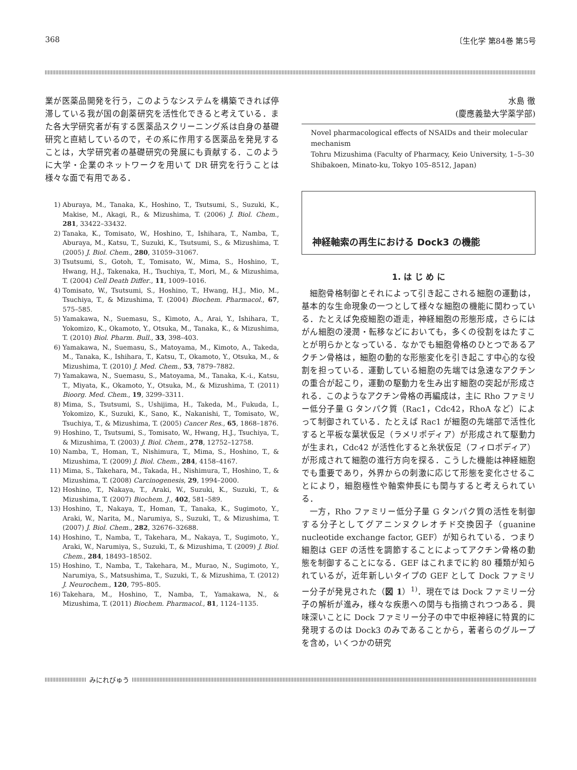368 〔生化学 第84巻 第5号
業が医薬品開発を行う，このようなシステムを構築できれば停滞している我が国の創薬研究を活性化できると考えている．また各大学研究者が有する医薬品スクリーニング系は自身の基礎研究と直結しているので，その系に作用する医薬品を発見することは，大学研究者の基礎研究の発展にも貢献する．このように大学・企業のネットワークを用いて DR 研究を行うことは様々な面で有用である．
1) Aburaya, M., Tanaka, K., Hoshino, T., Tsutsumi, S., Suzuki, K., Makise, M., Akagi, R., & Mizushima, T. (2006) J. Biol. Chem., 281, 33422–33432.
2) Tanaka, K., Tomisato, W., Hoshino, T., Ishihara, T., Namba, T., Aburaya, M., Katsu, T., Suzuki, K., Tsutsumi, S., & Mizushima, T. (2005) J. Biol. Chem., 280, 31059–31067.
3) Tsutsumi, S., Gotoh, T., Tomisato, W., Mima, S., Hoshino, T., Hwang, H.J., Takenaka, H., Tsuchiya, T., Mori, M., & Mizushima, T. (2004) Cell Death Differ., 11, 1009–1016.
4) Tomisato, W., Tsutsumi, S., Hoshino, T., Hwang, H.J., Mio, M., Tsuchiya, T., & Mizushima, T. (2004) Biochem. Pharmacol., 67, 575–585.
5) Yamakawa, N., Suemasu, S., Kimoto, A., Arai, Y., Ishihara, T., Yokomizo, K., Okamoto, Y., Otsuka, M., Tanaka, K., & Mizushima, T. (2010) Biol. Pharm. Bull., 33, 398–403.
6) Yamakawa, N., Suemasu, S., Matoyama, M., Kimoto, A., Takeda, M., Tanaka, K., Ishihara, T., Katsu, T., Okamoto, Y., Otsuka, M., & Mizushima, T. (2010) J. Med. Chem., 53, 7879–7882.
7) Yamakawa, N., Suemasu, S., Matoyama, M., Tanaka, K.-i., Katsu, T., Miyata, K., Okamoto, Y., Otsuka, M., & Mizushima, T. (2011) Bioorg. Med. Chem., 19, 3299–3311.
8) Mima, S., Tsutsumi, S., Ushijima, H., Takeda, M., Fukuda, I., Yokomizo, K., Suzuki, K., Sano, K., Nakanishi, T., Tomisato, W., Tsuchiya, T., & Mizushima, T. (2005) Cancer Res., 65, 1868–1876.
9) Hoshino, T., Tsutsumi, S., Tomisato, W., Hwang, H.J., Tsuchiya, T., & Mizushima, T. (2003) J. Biol. Chem., 278, 12752–12758.
10) Namba, T., Homan, T., Nishimura, T., Mima, S., Hoshino, T., & Mizushima, T. (2009) J. Biol. Chem., 284, 4158–4167.
11) Mima, S., Takehara, M., Takada, H., Nishimura, T., Hoshino, T., & Mizushima, T. (2008) Carcinogenesis, 29, 1994–2000.
12) Hoshino, T., Nakaya, T., Araki, W., Suzuki, K., Suzuki, T., & Mizushima, T. (2007) Biochem. J., 402, 581–589.
13) Hoshino, T., Nakaya, T., Homan, T., Tanaka, K., Sugimoto, Y., Araki, W., Narita, M., Narumiya, S., Suzuki, T., & Mizushima, T. (2007) J. Biol. Chem., 282, 32676–32688.
14) Hoshino, T., Namba, T., Takehara, M., Nakaya, T., Sugimoto, Y., Araki, W., Narumiya, S., Suzuki, T., & Mizushima, T. (2009) J. Biol. Chem., 284, 18493–18502.
15) Hoshino, T., Namba, T., Takehara, M., Murao, N., Sugimoto, Y., Narumiya, S., Matsushima, T., Suzuki, T., & Mizushima, T. (2012) J. Neurochem., 120, 795–805.
16) Takehara, M., Hoshino, T., Namba, T., Yamakawa, N., & Mizushima, T. (2011) Biochem. Pharmacol., 81, 1124–1135.
水島 徹
(慶應義塾大学薬学部)
Novel pharmacological effects of NSAIDs and their molecular mechanism
Tohru Mizushima (Faculty of Pharmacy, Keio University, 1–5–30 Shibakoen, Minato-ku, Tokyo 105–8512, Japan)
神経軸索の再生における Dock3 の機能
1. は じ め に
細胞骨格制御とそれによって引き起こされる細胞の運動は，基本的な生命現象の一つとして様々な細胞の機能に関わっている．たとえば免疫細胞の遊走，神経細胞の形態形成，さらにはがん細胞の浸潤・転移などにおいても，多くの役割をはたすことが明らかとなっている．なかでも細胞骨格のひとつであるアクチン骨格は，細胞の動的な形態変化を引き起こす中心的な役割を担っている．運動している細胞の先端では急速なアクチンの重合が起こり，運動の駆動力を生み出す細胞の突起が形成される．このようなアクチン骨格の再編成は，主に Rho ファミリー低分子量 G タンパク質（Rac1，Cdc42，RhoA など）によって制御されている．たとえば Rac1 が細胞の先端部で活性化すると平板な葉状仮足（ラメリポディア）が形成されて駆動力が生まれ，Cdc42 が活性化すると糸状仮足（フィロポディア）が形成されて細胞の進行方向を探る．こうした機能は神経細胞でも重要であり，外界からの刺激に応じて形態を変化させることにより，細胞極性や軸索伸長にも関与すると考えられている．
一方，Rho ファミリー低分子量 G タンパク質の活性を制御する分子としてグアニンヌクレオチド交換因子（guanine nucleotide exchange factor, GEF）が知られている．つまり細胞は GEF の活性を調節することによってアクチン骨格の動態を制御することになる．GEF はこれまでに約 80 種類が知られているが，近年新しいタイプの GEF として Dock ファミリー分子が発見された（図 1）<sup>1)</sup>．現在では Dock ファミリー分子の解析が進み，様々な疾患への関与も指摘されつつある．興味深いことに Dock ファミリー分子の中で中枢神経に特異的に発現するのは Dock3 のみであることから，著者らのグループを含め，いくつかの研究
みにれびゅう